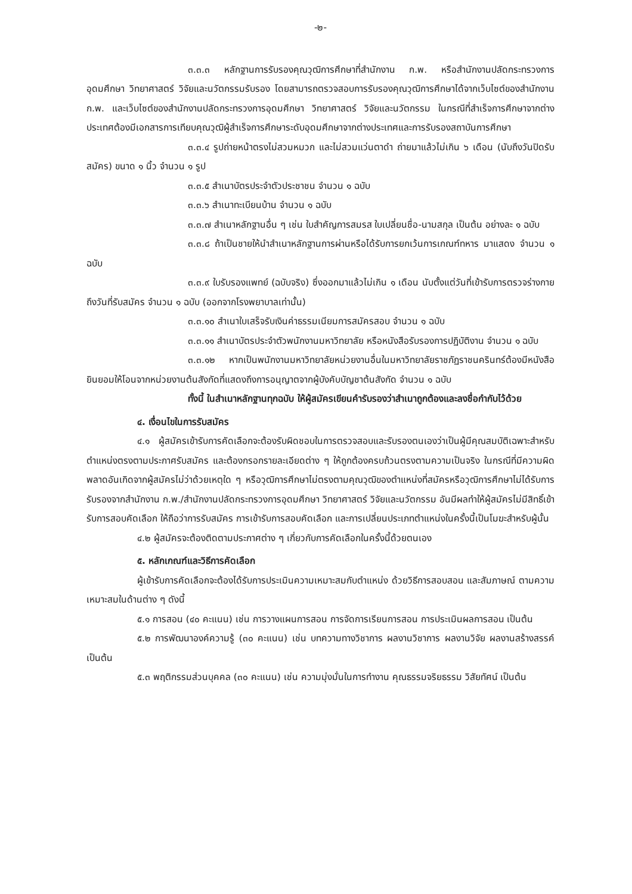-๒-
๓.๓.๓ หลักฐานการรับรองคุณวุฒิการศึกษาที่สำนักงาน ก.พ. หรือสำนักงานปลัดกระทรวงการอุดมศึกษา วิทยาศาสตร์ วิจัยและนวัตกรรมรับรอง โดยสามารถตรวจสอบการรับรองคุณวุฒิการศึกษาได้จากเว็บไซต์ของสำนักงาน ก.พ. และเว็บไซต์ของสำนักงานปลัดกระทรวงการอุดมศึกษา วิทยาศาสตร์ วิจัยและนวัตกรรม ในกรณีที่สำเร็จการศึกษาจากต่างประเทศต้องมีเอกสารการเทียบคุณวุฒิผู้สำเร็จการศึกษาระดับอุดมศึกษาจากต่างประเทศและการรับรองสถาบันการศึกษา
๓.๓.๔ รูปถ่ายหน้าตรงไม่สวมหมวก และไม่สวมแว่นตาดำ ถ่ายมาแล้วไม่เกิน ๖ เดือน (นับถึงวันปิดรับสมัคร) ขนาด ๑ นิ้ว จำนวน ๑ รูป
๓.๓.๕ สำเนาบัตรประจำตัวประชาชน จำนวน ๑ ฉบับ
๓.๓.๖ สำเนาทะเบียนบ้าน จำนวน ๑ ฉบับ
๓.๓.๗ สำเนาหลักฐานอื่น ๆ เช่น ใบสำคัญการสมรส ใบเปลี่ยนชื่อ-นามสกุล เป็นต้น อย่างละ ๑ ฉบับ
๓.๓.๘ ถ้าเป็นชายให้นำสำเนาหลักฐานการผ่านหรือได้รับการยกเว้นการเกณฑ์ทหาร มาแสดง จำนวน ๑ ฉบับ
๓.๓.๙ ใบรับรองแพทย์ (ฉบับจริง) ซึ่งออกมาแล้วไม่เกิน ๑ เดือน นับตั้งแต่วันที่เข้ารับการตรวจร่างกายถึงวันที่รับสมัคร จำนวน ๑ ฉบับ (ออกจากโรงพยาบาลเท่านั้น)
๓.๓.๑๐ สำเนาใบเสร็จรับเงินค่าธรรมเนียมการสมัครสอบ จำนวน ๑ ฉบับ
๓.๓.๑๑ สำเนาบัตรประจำตัวพนักงานมหาวิทยาลัย หรือหนังสือรับรองการปฏิบัติงาน จำนวน ๑ ฉบับ
๓.๓.๑๒ หากเป็นพนักงานมหาวิทยาลัยหน่วยงานอื่นในมหาวิทยาลัยราชภัฏราชนครินทร์ต้องมีหนังสือยินยอมให้โอนจากหน่วยงานต้นสังกัดที่แสดงถึงการอนุญาตจากผู้บังคับบัญชาต้นสังกัด จำนวน ๑ ฉบับ
ทั้งนี้ ในสำเนาหลักฐานทุกฉบับ ให้ผู้สมัครเขียนคำรับรองว่าสำเนาถูกต้องและลงชื่อกำกับไว้ด้วย
๔. เงื่อนไขในการรับสมัคร
๔.๑ ผู้สมัครเข้ารับการคัดเลือกจะต้องรับผิดชอบในการตรวจสอบและรับรองตนเองว่าเป็นผู้มีคุณสมบัติเฉพาะสำหรับตำแหน่งตรงตามประกาศรับสมัคร และต้องกรอกรายละเอียดต่าง ๆ ให้ถูกต้องครบถ้วนตรงตามความเป็นจริง ในกรณีที่มีความผิดพลาดอันเกิดจากผู้สมัครไม่ว่าด้วยเหตุใด ๆ หรือวุฒิการศึกษาไม่ตรงตามคุณวุฒิของตำแหน่งที่สมัครหรือวุฒิการศึกษาไม่ได้รับการรับรองจากสำนักงาน ก.พ./สำนักงานปลัดกระทรวงการอุดมศึกษา วิทยาศาสตร์ วิจัยและนวัตกรรม อันมีผลทำให้ผู้สมัครไม่มีสิทธิ์เข้ารับการสอบคัดเลือก ให้ถือว่าการรับสมัคร การเข้ารับการสอบคัดเลือก และการเปลี่ยนประเภทตำแหน่งในครั้งนี้เป็นโมฆะสำหรับผู้นั้น
๔.๒ ผู้สมัครจะต้องติดตามประกาศต่าง ๆ เกี่ยวกับการคัดเลือกในครั้งนี้ด้วยตนเอง
๕. หลักเกณฑ์และวิธีการคัดเลือก
ผู้เข้ารับการคัดเลือกจะต้องได้รับการประเมินความเหมาะสมกับตำแหน่ง ด้วยวิธีการสอบสอน และสัมภาษณ์ ตามความเหมาะสมในด้านต่าง ๆ ดังนี้
๕.๑ การสอน (๔๐ คะแนน) เช่น การวางแผนการสอน การจัดการเรียนการสอน การประเมินผลการสอน เป็นต้น
๕.๒ การพัฒนาองค์ความรู้ (๓๐ คะแนน) เช่น บทความทางวิชาการ ผลงานวิชาการ ผลงานวิจัย ผลงานสร้างสรรค์ เป็นต้น
๕.๓ พฤติกรรมส่วนบุคคล (๓๐ คะแนน) เช่น ความมุ่งมั่นในการทำงาน คุณธรรมจริยธรรม วิสัยทัศน์ เป็นต้น